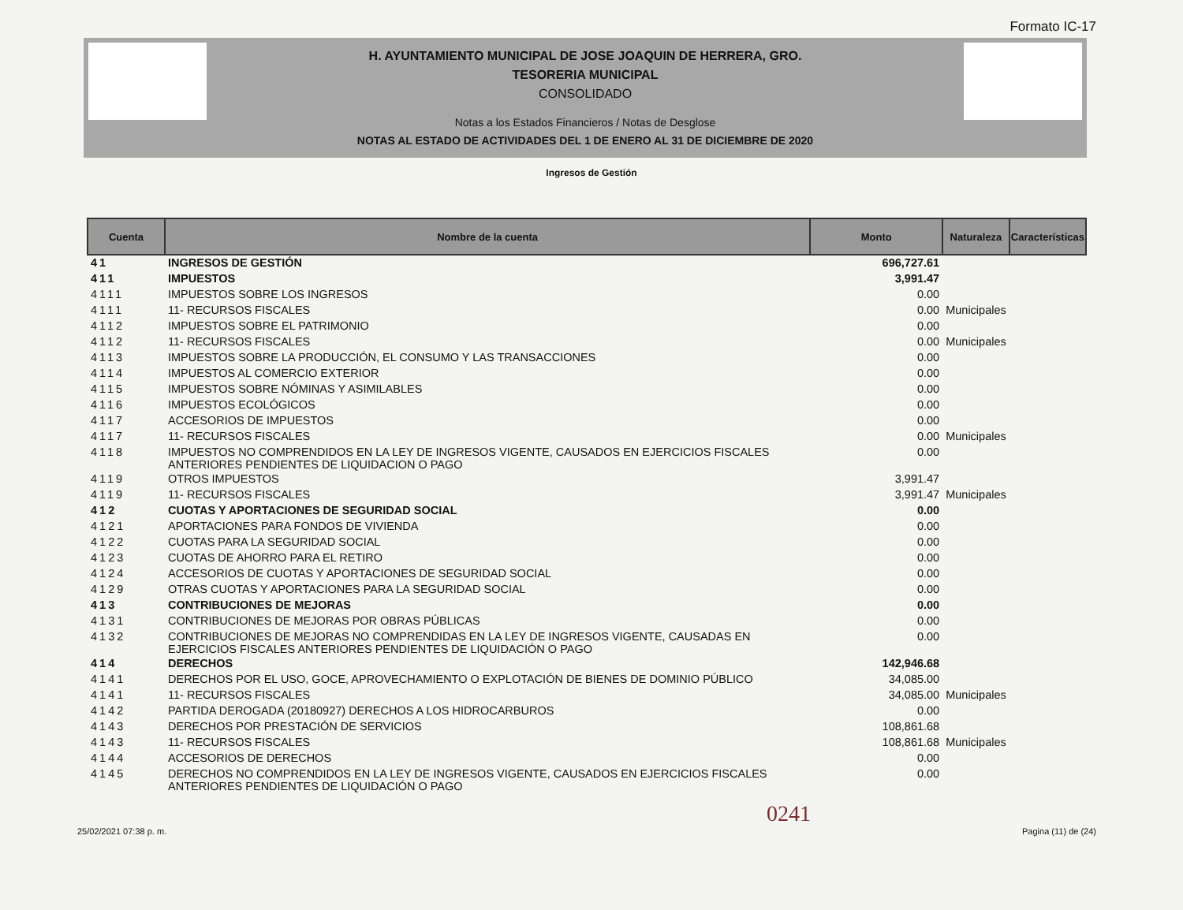Formato IC-17
H. AYUNTAMIENTO MUNICIPAL DE JOSE JOAQUIN DE HERRERA, GRO.
TESORERIA MUNICIPAL
CONSOLIDADO
Notas a los Estados Financieros / Notas de Desglose
NOTAS AL ESTADO DE ACTIVIDADES DEL 1 DE ENERO AL 31 DE DICIEMBRE DE 2020
Ingresos de Gestión
| Cuenta | Nombre de la cuenta | Monto | Naturaleza | Características |
| --- | --- | --- | --- | --- |
| 41 | INGRESOS DE GESTIÓN | 696,727.61 | | |
| 411 | IMPUESTOS | 3,991.47 | | |
| 4111 | IMPUESTOS SOBRE LOS INGRESOS | 0.00 | | |
| 4111 | 11- RECURSOS FISCALES | 0.00 | Municipales | |
| 4112 | IMPUESTOS SOBRE EL PATRIMONIO | 0.00 | | |
| 4112 | 11- RECURSOS FISCALES | 0.00 | Municipales | |
| 4113 | IMPUESTOS SOBRE LA PRODUCCIÓN, EL CONSUMO Y LAS TRANSACCIONES | 0.00 | | |
| 4114 | IMPUESTOS AL COMERCIO EXTERIOR | 0.00 | | |
| 4115 | IMPUESTOS SOBRE NÓMINAS Y ASIMILABLES | 0.00 | | |
| 4116 | IMPUESTOS ECOLÓGICOS | 0.00 | | |
| 4117 | ACCESORIOS DE IMPUESTOS | 0.00 | | |
| 4117 | 11- RECURSOS FISCALES | 0.00 | Municipales | |
| 4118 | IMPUESTOS NO COMPRENDIDOS EN LA LEY DE INGRESOS VIGENTE, CAUSADOS EN EJERCICIOS FISCALES ANTERIORES PENDIENTES DE LIQUIDACION O PAGO | 0.00 | | |
| 4119 | OTROS IMPUESTOS | 3,991.47 | | |
| 4119 | 11- RECURSOS FISCALES | 3,991.47 | Municipales | |
| 412 | CUOTAS Y APORTACIONES DE SEGURIDAD SOCIAL | 0.00 | | |
| 4121 | APORTACIONES PARA FONDOS DE VIVIENDA | 0.00 | | |
| 4122 | CUOTAS PARA LA SEGURIDAD SOCIAL | 0.00 | | |
| 4123 | CUOTAS DE AHORRO PARA EL RETIRO | 0.00 | | |
| 4124 | ACCESORIOS DE CUOTAS Y APORTACIONES DE SEGURIDAD SOCIAL | 0.00 | | |
| 4129 | OTRAS CUOTAS Y APORTACIONES PARA LA SEGURIDAD SOCIAL | 0.00 | | |
| 413 | CONTRIBUCIONES DE MEJORAS | 0.00 | | |
| 4131 | CONTRIBUCIONES DE MEJORAS POR OBRAS PÚBLICAS | 0.00 | | |
| 4132 | CONTRIBUCIONES DE MEJORAS NO COMPRENDIDAS EN LA LEY DE INGRESOS VIGENTE, CAUSADAS EN EJERCICIOS FISCALES ANTERIORES PENDIENTES DE LIQUIDACIÓN O PAGO | 0.00 | | |
| 414 | DERECHOS | 142,946.68 | | |
| 4141 | DERECHOS POR EL USO, GOCE, APROVECHAMIENTO O EXPLOTACIÓN DE BIENES DE DOMINIO PÚBLICO | 34,085.00 | | |
| 4141 | 11- RECURSOS FISCALES | 34,085.00 | Municipales | |
| 4142 | PARTIDA DEROGADA (20180927) DERECHOS A LOS HIDROCARBUROS | 0.00 | | |
| 4143 | DERECHOS POR PRESTACIÓN DE SERVICIOS | 108,861.68 | | |
| 4143 | 11- RECURSOS FISCALES | 108,861.68 | Municipales | |
| 4144 | ACCESORIOS DE DERECHOS | 0.00 | | |
| 4145 | DERECHOS NO COMPRENDIDOS EN LA LEY DE INGRESOS VIGENTE, CAUSADOS EN EJERCICIOS FISCALES ANTERIORES PENDIENTES DE LIQUIDACIÓN O PAGO | 0.00 | | |
0241
25/02/2021 07:38 p. m. Pagina (11) de (24)